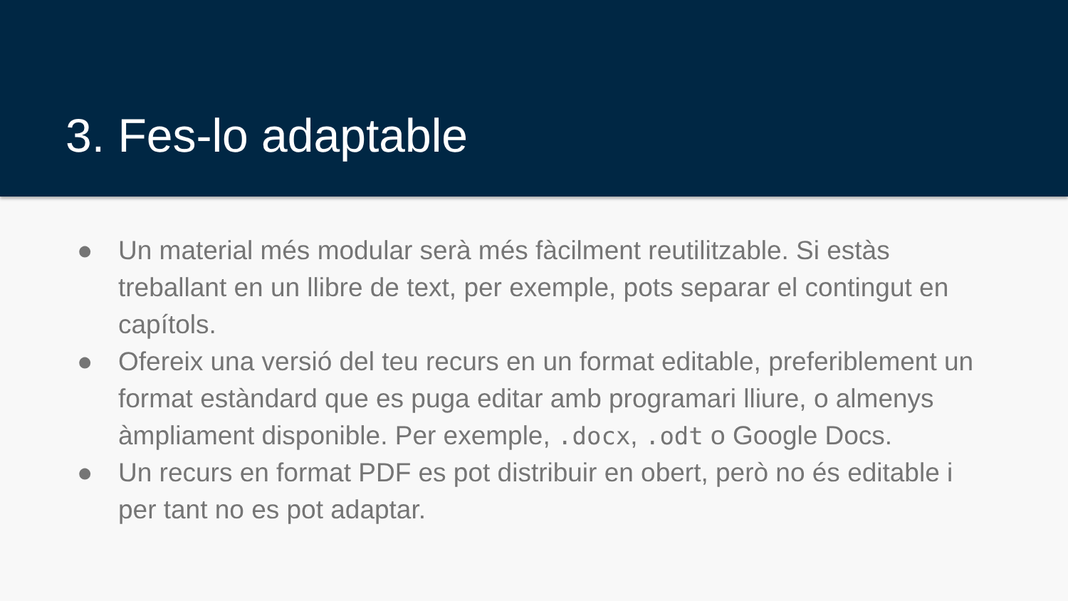3. Fes-lo adaptable
● Un material més modular serà més fàcilment reutilitzable. Si estàs treballant en un llibre de text, per exemple, pots separar el contingut en capítols.
● Ofereix una versió del teu recurs en un format editable, preferiblement un format estàndard que es puga editar amb programari lliure, o almenys àmpliament disponible. Per exemple, .docx, .odt o Google Docs.
● Un recurs en format PDF es pot distribuir en obert, però no és editable i per tant no es pot adaptar.